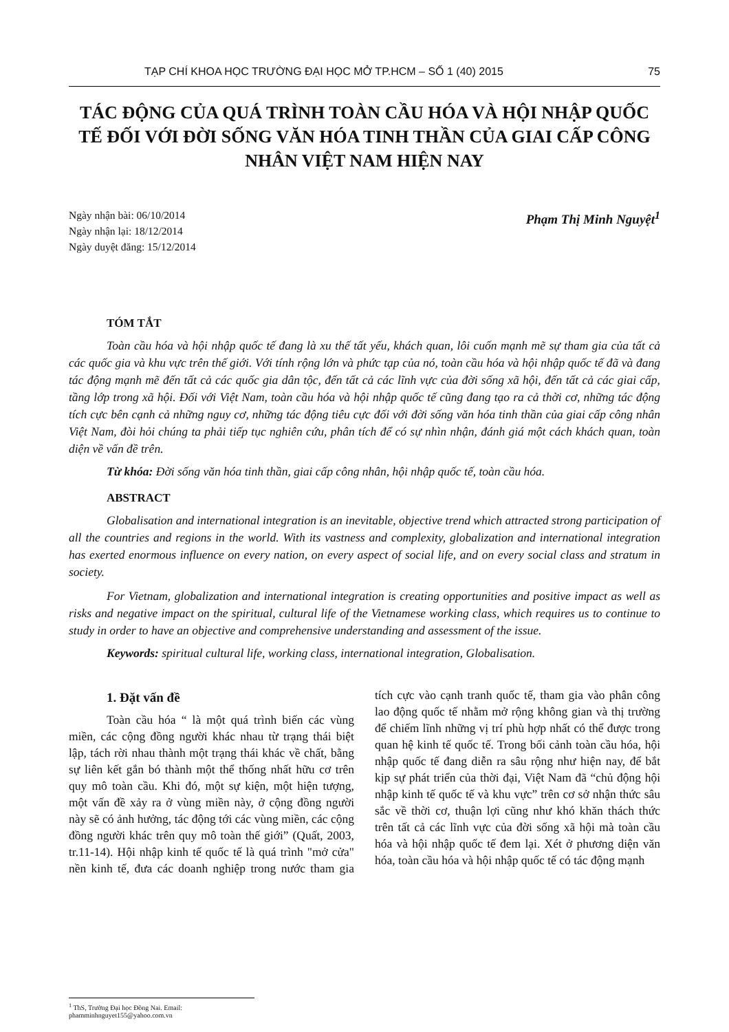TẠP CHÍ KHOA HỌC TRƯỜNG ĐẠI HỌC MỞ TP.HCM – SỐ 1 (40) 2015 75
TÁC ĐỘNG CỦA QUÁ TRÌNH TOÀN CẦU HÓA VÀ HỘI NHẬP QUỐC TẾ ĐỐI VỚI ĐỜI SỐNG VĂN HÓA TINH THẦN CỦA GIAI CẤP CÔNG NHÂN VIỆT NAM HIỆN NAY
Ngày nhận bài: 06/10/2014
Ngày nhận lại: 18/12/2014
Ngày duyệt đăng: 15/12/2014
Phạm Thị Minh Nguyệt<sup>1</sup>
TÓM TẮT
Toàn cầu hóa và hội nhập quốc tế đang là xu thế tất yếu, khách quan, lôi cuốn mạnh mẽ sự tham gia của tất cả các quốc gia và khu vực trên thế giới. Với tính rộng lớn và phức tạp của nó, toàn cầu hóa và hội nhập quốc tế đã và đang tác động mạnh mẽ đến tất cả các quốc gia dân tộc, đến tất cả các lĩnh vực của đời sống xã hội, đến tất cả các giai cấp, tầng lớp trong xã hội. Đối với Việt Nam, toàn cầu hóa và hội nhập quốc tế cũng đang tạo ra cả thời cơ, những tác động tích cực bên cạnh cả những nguy cơ, những tác động tiêu cực đối với đời sống văn hóa tinh thần của giai cấp công nhân Việt Nam, đòi hỏi chúng ta phải tiếp tục nghiên cứu, phân tích để có sự nhìn nhận, đánh giá một cách khách quan, toàn diện về vấn đề trên.
Từ khóa: Đời sống văn hóa tinh thần, giai cấp công nhân, hội nhập quốc tế, toàn cầu hóa.
ABSTRACT
Globalisation and international integration is an inevitable, objective trend which attracted strong participation of all the countries and regions in the world. With its vastness and complexity, globalization and international integration has exerted enormous influence on every nation, on every aspect of social life, and on every social class and stratum in society.
For Vietnam, globalization and international integration is creating opportunities and positive impact as well as risks and negative impact on the spiritual, cultural life of the Vietnamese working class, which requires us to continue to study in order to have an objective and comprehensive understanding and assessment of the issue.
Keywords: spiritual cultural life, working class, international integration, Globalisation.
1. Đặt vấn đề
Toàn cầu hóa “ là một quá trình biến các vùng miền, các cộng đồng người khác nhau từ trạng thái biệt lập, tách rời nhau thành một trạng thái khác về chất, bằng sự liên kết gắn bó thành một thể thống nhất hữu cơ trên quy mô toàn cầu. Khi đó, một sự kiện, một hiện tượng, một vấn đề xảy ra ở vùng miền này, ở cộng đồng người này sẽ có ảnh hưởng, tác động tới các vùng miền, các cộng đồng người khác trên quy mô toàn thế giới” (Quất, 2003, tr.11-14). Hội nhập kinh tế quốc tế là quá trình "mở cửa" nền kinh tế, đưa các doanh nghiệp trong nước tham gia tích cực vào cạnh tranh quốc tế, tham gia vào phân công lao động quốc tế nhằm mở rộng không gian và thị trường để chiếm lĩnh những vị trí phù hợp nhất có thể được trong quan hệ kinh tế quốc tế. Trong bối cảnh toàn cầu hóa, hội nhập quốc tế đang diễn ra sâu rộng như hiện nay, để bắt kịp sự phát triển của thời đại, Việt Nam đã “chủ động hội nhập kinh tế quốc tế và khu vực” trên cơ sở nhận thức sâu sắc về thời cơ, thuận lợi cũng như khó khăn thách thức trên tất cả các lĩnh vực của đời sống xã hội mà toàn cầu hóa và hội nhập quốc tế đem lại. Xét ở phương diện văn hóa, toàn cầu hóa và hội nhập quốc tế có tác động mạnh
<sup>1</sup> ThS, Trường Đại học Đồng Nai. Email: phamminhnguyet155@yahoo.com.vn